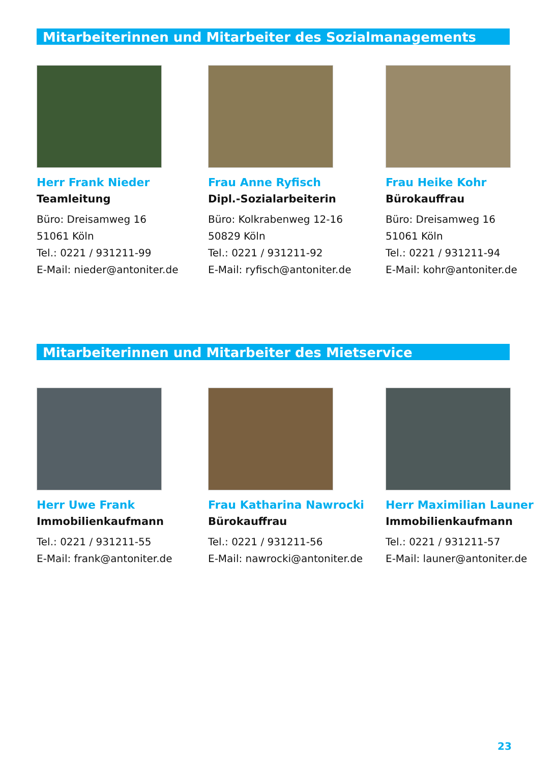Mitarbeiterinnen und Mitarbeiter des Sozialmanagements
Herr Frank Nieder
Teamleitung
Büro: Dreisamweg 16
51061 Köln
Tel.: 0221 / 931211-99
E-Mail: nieder@antoniter.de
Frau Anne Ryfisch
Dipl.-Sozialarbeiterin
Büro: Kolkrabenweg 12-16
50829 Köln
Tel.: 0221 / 931211-92
E-Mail: ryfisch@antoniter.de
Frau Heike Kohr
Bürokauffrau
Büro: Dreisamweg 16
51061 Köln
Tel.: 0221 / 931211-94
E-Mail: kohr@antoniter.de
Mitarbeiterinnen und Mitarbeiter des Mietservice
Herr Uwe Frank
Immobilienkaufmann
Tel.: 0221 / 931211-55
E-Mail: frank@antoniter.de
Frau Katharina Nawrocki
Bürokauffrau
Tel.: 0221 / 931211-56
E-Mail: nawrocki@antoniter.de
Herr Maximilian Launer
Immobilienkaufmann
Tel.: 0221 / 931211-57
E-Mail: launer@antoniter.de
23